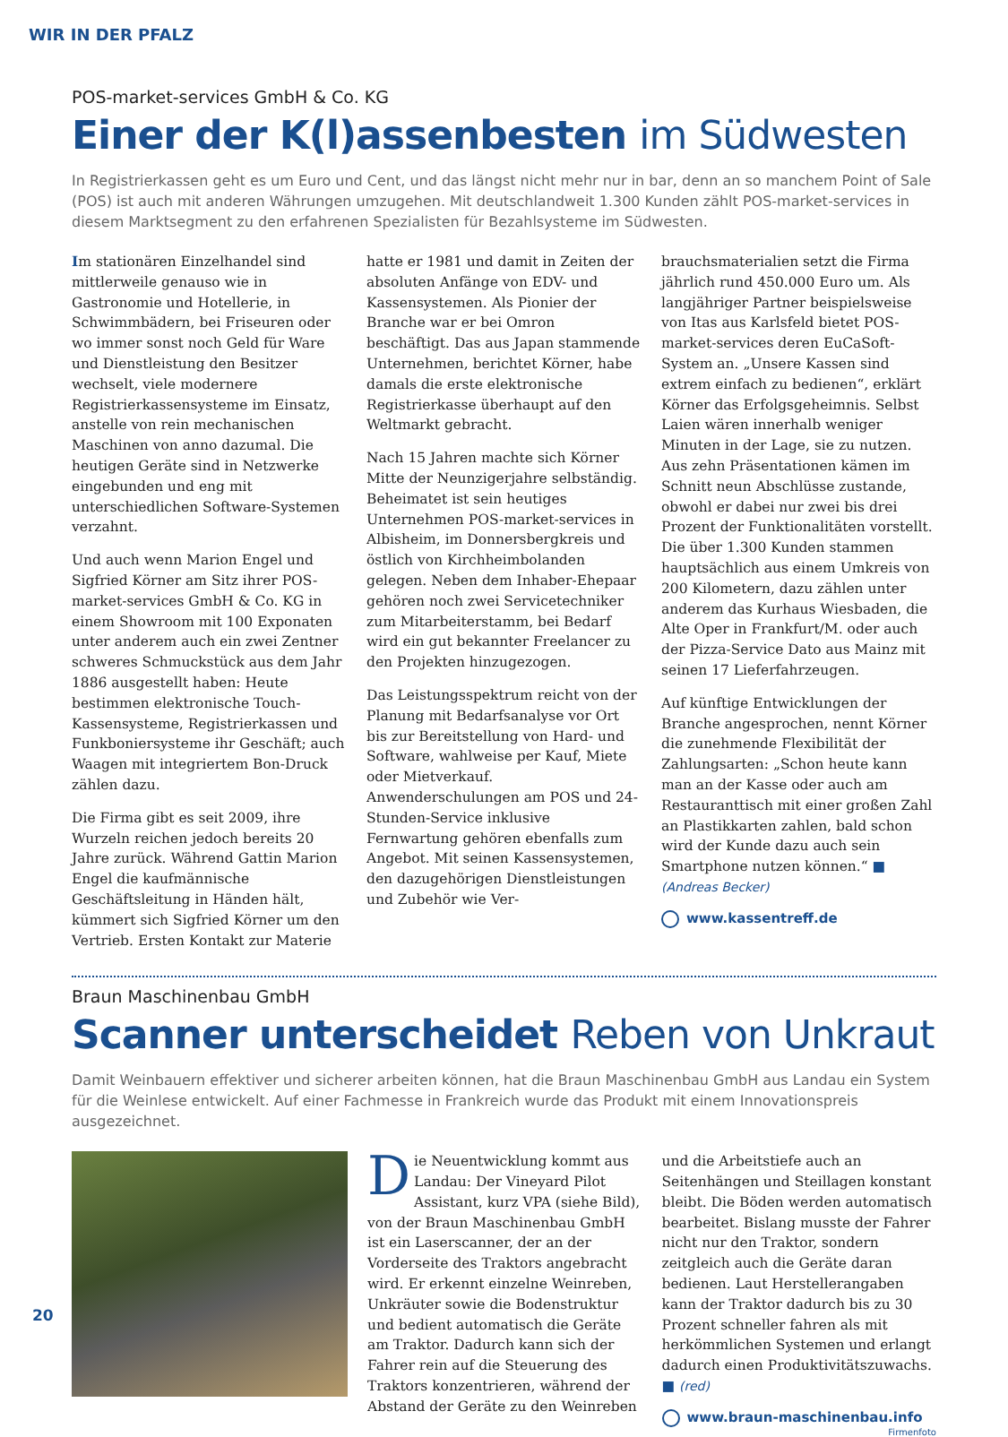WIR IN DER PFALZ
POS-market-services GmbH & Co. KG
Einer der K(l)assenbesten im Südwesten
In Registrierkassen geht es um Euro und Cent, und das längst nicht mehr nur in bar, denn an so manchem Point of Sale (POS) ist auch mit anderen Währungen umzugehen. Mit deutschlandweit 1.300 Kunden zählt POS-market-services in diesem Marktsegment zu den erfahrenen Spezialisten für Bezahlsysteme im Südwesten.
Im stationären Einzelhandel sind mittlerweile genauso wie in Gastronomie und Hotellerie, in Schwimmbädern, bei Friseuren oder wo immer sonst noch Geld für Ware und Dienstleistung den Besitzer wechselt, viele modernere Registrierkassensysteme im Einsatz, anstelle von rein mechanischen Maschinen von anno dazumal. Die heutigen Geräte sind in Netzwerke eingebunden und eng mit unterschiedlichen Software-Systemen verzahnt.
Und auch wenn Marion Engel und Sigfried Körner am Sitz ihrer POS-market-services GmbH & Co. KG in einem Showroom mit 100 Exponaten unter anderem auch ein zwei Zentner schweres Schmuckstück aus dem Jahr 1886 ausgestellt haben: Heute bestimmen elektronische Touch-Kassensysteme, Registrierkassen und Funkboniersysteme ihr Geschäft; auch Waagen mit integriertem Bon-Druck zählen dazu.
Die Firma gibt es seit 2009, ihre Wurzeln reichen jedoch bereits 20 Jahre zurück. Während Gattin Marion Engel die kaufmännische Geschäftsleitung in Händen hält, kümmert sich Sigfried Körner um den Vertrieb. Ersten Kontakt zur Materie
hatte er 1981 und damit in Zeiten der absoluten Anfänge von EDV- und Kassensystemen. Als Pionier der Branche war er bei Omron beschäftigt. Das aus Japan stammende Unternehmen, berichtet Körner, habe damals die erste elektronische Registrierkasse überhaupt auf den Weltmarkt gebracht.
Nach 15 Jahren machte sich Körner Mitte der Neunzigerjahre selbständig. Beheimatet ist sein heutiges Unternehmen POS-market-services in Albisheim, im Donnersbergkreis und östlich von Kirchheimbolanden gelegen. Neben dem Inhaber-Ehepaar gehören noch zwei Servicetechniker zum Mitarbeiterstamm, bei Bedarf wird ein gut bekannter Freelancer zu den Projekten hinzugezogen.
Das Leistungsspektrum reicht von der Planung mit Bedarfsanalyse vor Ort bis zur Bereitstellung von Hard- und Software, wahlweise per Kauf, Miete oder Mietverkauf. Anwenderschulungen am POS und 24-Stunden-Service inklusive Fernwartung gehören ebenfalls zum Angebot. Mit seinen Kassensystemen, den dazugehörigen Dienstleistungen und Zubehör wie Ver-
brauchsmaterialien setzt die Firma jährlich rund 450.000 Euro um. Als langjähriger Partner beispielsweise von Itas aus Karlsfeld bietet POS-market-services deren EuCaSoft-System an. „Unsere Kassen sind extrem einfach zu bedienen“, erklärt Körner das Erfolgsgeheimnis. Selbst Laien wären innerhalb weniger Minuten in der Lage, sie zu nutzen. Aus zehn Präsentationen kämen im Schnitt neun Abschlüsse zustande, obwohl er dabei nur zwei bis drei Prozent der Funktionalitäten vorstellt. Die über 1.300 Kunden stammen hauptsächlich aus einem Umkreis von 200 Kilometern, dazu zählen unter anderem das Kurhaus Wiesbaden, die Alte Oper in Frankfurt/M. oder auch der Pizza-Service Dato aus Mainz mit seinen 17 Lieferfahrzeugen.
Auf künftige Entwicklungen der Branche angesprochen, nennt Körner die zunehmende Flexibilität der Zahlungsarten: „Schon heute kann man an der Kasse oder auch am Restauranttisch mit einer großen Zahl an Plastikkarten zahlen, bald schon wird der Kunde dazu auch sein Smartphone nutzen können.“ ■ (Andreas Becker)
www.kassentreff.de
Braun Maschinenbau GmbH
Scanner unterscheidet Reben von Unkraut
Damit Weinbauern effektiver und sicherer arbeiten können, hat die Braun Maschinenbau GmbH aus Landau ein System für die Weinlese entwickelt. Auf einer Fachmesse in Frankreich wurde das Produkt mit einem Innovationspreis ausgezeichnet.
Die Neuentwicklung kommt aus Landau: Der Vineyard Pilot Assistant, kurz VPA (siehe Bild), von der Braun Maschinenbau GmbH ist ein Laserscanner, der an der Vorderseite des Traktors angebracht wird. Er erkennt einzelne Weinreben, Unkräuter sowie die Bodenstruktur und bedient automatisch die Geräte am Traktor. Dadurch kann sich der Fahrer rein auf die Steuerung des Traktors konzentrieren, während der Abstand der Geräte zu den Weinreben
und die Arbeitstiefe auch an Seitenhängen und Steillagen konstant bleibt. Die Böden werden automatisch bearbeitet. Bislang musste der Fahrer nicht nur den Traktor, sondern zeitgleich auch die Geräte daran bedienen. Laut Herstellerangaben kann der Traktor dadurch bis zu 30 Prozent schneller fahren als mit herkömmlichen Systemen und erlangt dadurch einen Produktivitätszuwachs. ■ (red)
www.braun-maschinenbau.info
Firmenfoto
20